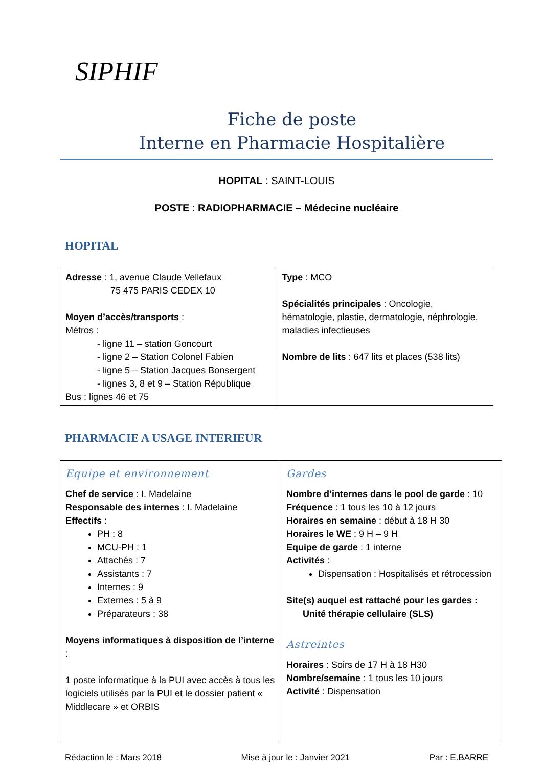SIPHIF
Fiche de poste
Interne en Pharmacie Hospitalière
HOPITAL : SAINT-LOUIS
POSTE : RADIOPHARMACIE – Médecine nucléaire
HOPITAL
| Adresse : 1, avenue Claude Vellefaux 75 475 PARIS CEDEX 10 Moyen d’accès/transports : Métros : - ligne 11 – station Goncourt - ligne 2 – Station Colonel Fabien - ligne 5 – Station Jacques Bonsergent - lignes 3, 8 et 9 – Station République Bus : lignes 46 et 75 | Type : MCO Spécialités principales : Oncologie, hématologie, plastie, dermatologie, néphrologie, maladies infectieuses Nombre de lits : 647 lits et places (538 lits) |
PHARMACIE A USAGE INTERIEUR
| Equipe et environnement Chef de service : I. Madelaine Responsable des internes : I. Madelaine Effectifs : PH : 8 MCU-PH : 1 Attachés : 7 Assistants : 7 Internes : 9 Externes : 5 à 9 Préparateurs : 38 Moyens informatiques à disposition de l’interne : 1 poste informatique à la PUI avec accès à tous les logiciels utilisés par la PUI et le dossier patient « Middlecare » et ORBIS | Gardes Nombre d’internes dans le pool de garde : 10 Fréquence : 1 tous les 10 à 12 jours Horaires en semaine : début à 18 H 30 Horaires le WE : 9 H – 9 H Equipe de garde : 1 interne Activités : Dispensation : Hospitalisés et rétrocession Site(s) auquel est rattaché pour les gardes : Unité thérapie cellulaire (SLS) Astreintes Horaires : Soirs de 17 H à 18 H30 Nombre/semaine : 1 tous les 10 jours Activité : Dispensation |
Rédaction le : Mars 2018 Mise à jour le : Janvier 2021 Par : E.BARRE